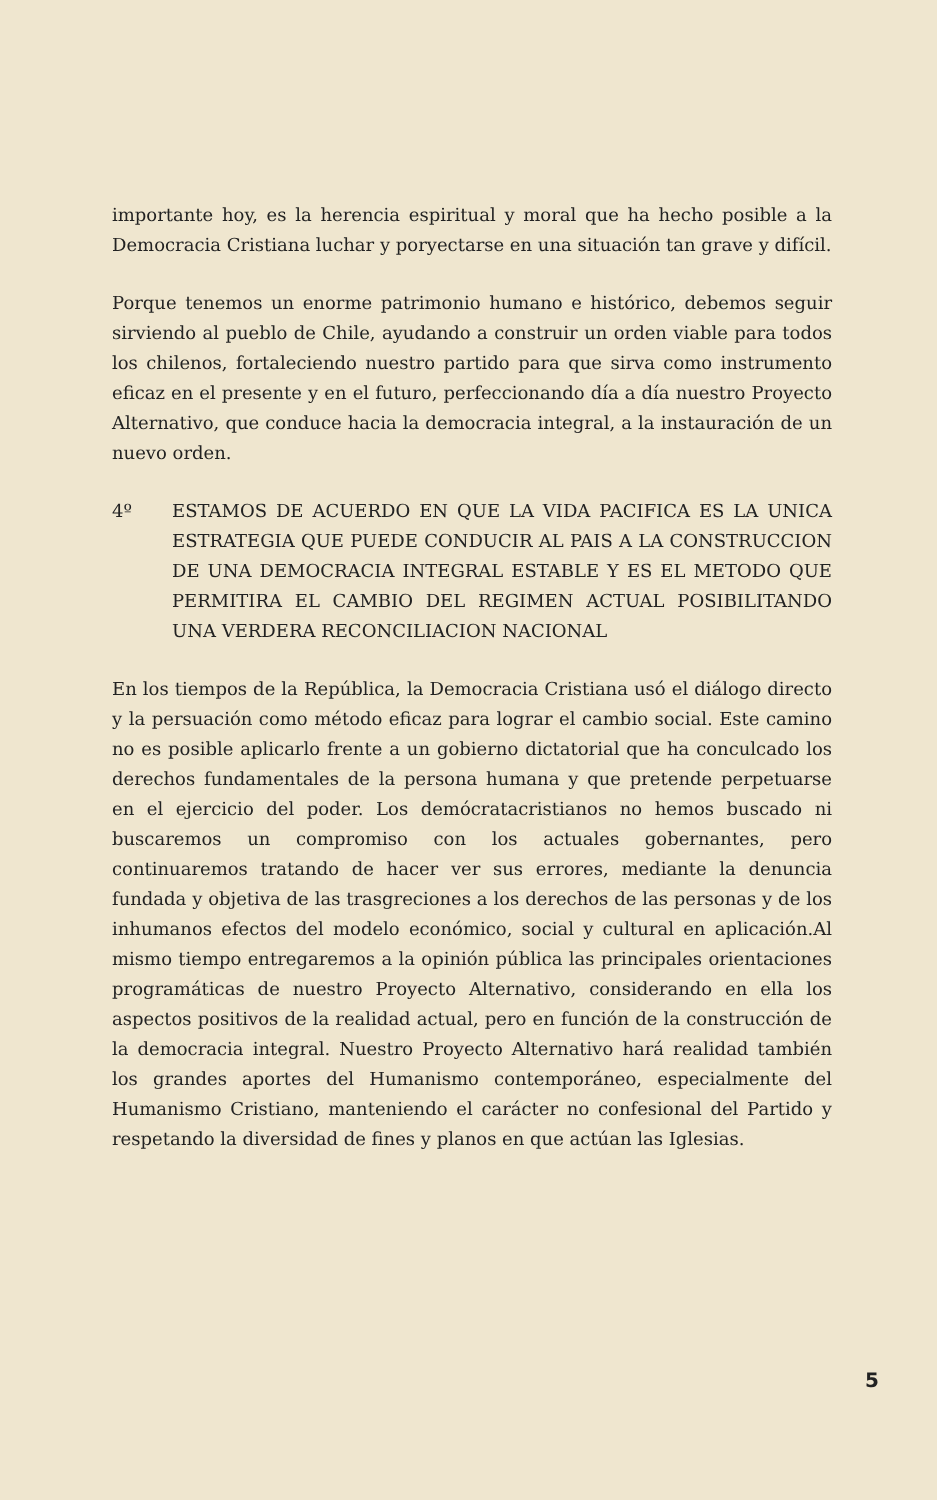importante hoy, es la herencia espiritual y moral que ha hecho posible a la Democracia Cristiana luchar y poryectarse en una situación tan grave y difícil.
Porque tenemos un enorme patrimonio humano e histórico, debemos seguir sirviendo al pueblo de Chile, ayudando a construir un orden viable para todos los chilenos, fortaleciendo nuestro partido para que sirva como instrumento eficaz en el presente y en el futuro, perfeccionando día a día nuestro Proyecto Alternativo, que conduce hacia la democracia integral, a la instauración de un nuevo orden.
4º ESTAMOS DE ACUERDO EN QUE LA VIDA PACIFICA ES LA UNICA ESTRATEGIA QUE PUEDE CONDUCIR AL PAIS A LA CONSTRUCCION DE UNA DEMOCRACIA INTEGRAL ESTABLE Y ES EL METODO QUE PERMITIRA EL CAMBIO DEL REGIMEN ACTUAL POSIBILITANDO UNA VERDERA RECONCILIACION NACIONAL
En los tiempos de la República, la Democracia Cristiana usó el diálogo directo y la persuación como método eficaz para lograr el cambio social. Este camino no es posible aplicarlo frente a un gobierno dictatorial que ha conculcado los derechos fundamentales de la persona humana y que pretende perpetuarse en el ejercicio del poder. Los demócratacristianos no hemos buscado ni buscaremos un compromiso con los actuales gobernantes, pero continuaremos tratando de hacer ver sus errores, mediante la denuncia fundada y objetiva de las trasgreciones a los derechos de las personas y de los inhumanos efectos del modelo económico, social y cultural en aplicación.Al mismo tiempo entregaremos a la opinión pública las principales orientaciones programáticas de nuestro Proyecto Alternativo, considerando en ella los aspectos positivos de la realidad actual, pero en función de la construcción de la democracia integral. Nuestro Proyecto Alternativo hará realidad también los grandes aportes del Humanismo contemporáneo, especialmente del Humanismo Cristiano, manteniendo el carácter no confesional del Partido y respetando la diversidad de fines y planos en que actúan las Iglesias.
5